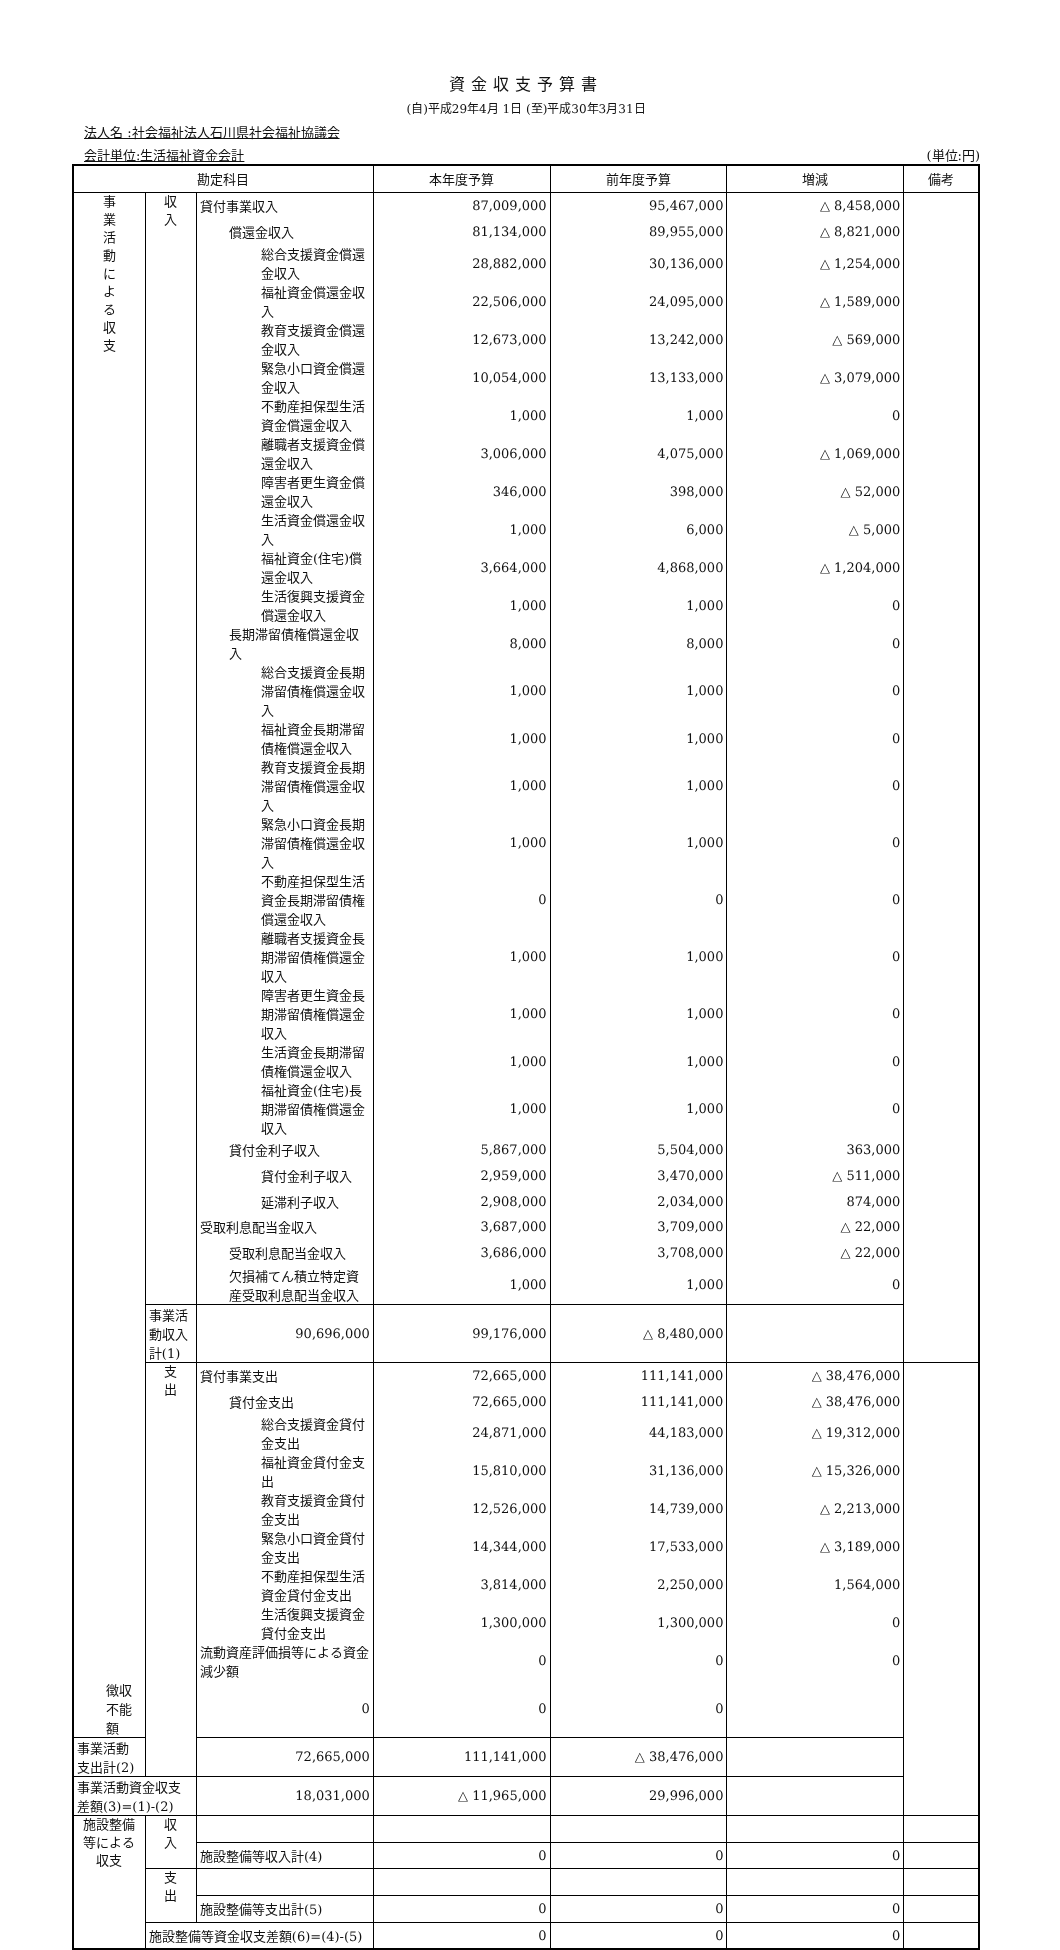資金収支予算書
(自)平成29年4月 1日 (至)平成30年3月31日
法人名 :社会福祉法人石川県社会福祉協議会
会計単位:生活福祉資金会計 (単位:円)
| 勘定科目 | | | 本年度予算 | 前年度予算 | 増減 | 備考 |
| --- | --- | --- | --- | --- | --- | --- |
| 事 業 活 動 に よ る 収 支 | 収 入 | 貸付事業収入 | 87,009,000 | 95,467,000 | △ 8,458,000 | |
| | | 償還金収入 | 81,134,000 | 89,955,000 | △ 8,821,000 | |
| | | 総合支援資金償還金収入 | 28,882,000 | 30,136,000 | △ 1,254,000 | |
| | | 福祉資金償還金収入 | 22,506,000 | 24,095,000 | △ 1,589,000 | |
| | | 教育支援資金償還金収入 | 12,673,000 | 13,242,000 | △ 569,000 | |
| | | 緊急小口資金償還金収入 | 10,054,000 | 13,133,000 | △ 3,079,000 | |
| | | 不動産担保型生活資金償還金収入 | 1,000 | 1,000 | 0 | |
| | | 離職者支援資金償還金収入 | 3,006,000 | 4,075,000 | △ 1,069,000 | |
| | | 障害者更生資金償還金収入 | 346,000 | 398,000 | △ 52,000 | |
| | | 生活資金償還金収入 | 1,000 | 6,000 | △ 5,000 | |
| | | 福祉資金(住宅)償還金収入 | 3,664,000 | 4,868,000 | △ 1,204,000 | |
| | | 生活復興支援資金償還金収入 | 1,000 | 1,000 | 0 | |
| | | 長期滞留債権償還金収入 | 8,000 | 8,000 | 0 | |
| | | 総合支援資金長期滞留債権償還金収入 | 1,000 | 1,000 | 0 | |
| | | 福祉資金長期滞留債権償還金収入 | 1,000 | 1,000 | 0 | |
| | | 教育支援資金長期滞留債権償還金収入 | 1,000 | 1,000 | 0 | |
| | | 緊急小口資金長期滞留債権償還金収入 | 1,000 | 1,000 | 0 | |
| | | 不動産担保型生活資金長期滞留債権償還金収入 | 0 | 0 | 0 | |
| | | 離職者支援資金長期滞留債権償還金収入 | 1,000 | 1,000 | 0 | |
| | | 障害者更生資金長期滞留債権償還金収入 | 1,000 | 1,000 | 0 | |
| | | 生活資金長期滞留債権償還金収入 | 1,000 | 1,000 | 0 | |
| | | 福祉資金(住宅)長期滞留債権償還金収入 | 1,000 | 1,000 | 0 | |
| | | 貸付金利子収入 | 5,867,000 | 5,504,000 | 363,000 | |
| | | 貸付金利子収入 | 2,959,000 | 3,470,000 | △ 511,000 | |
| | | 延滞利子収入 | 2,908,000 | 2,034,000 | 874,000 | |
| | | 受取利息配当金収入 | 3,687,000 | 3,709,000 | △ 22,000 | |
| | | 受取利息配当金収入 | 3,686,000 | 3,708,000 | △ 22,000 | |
| | | 欠損補てん積立特定資産受取利息配当金収入 | 1,000 | 1,000 | 0 | |
| | | 事業活動収入計(1) | 90,696,000 | 99,176,000 | △ 8,480,000 | |
| | 支 出 | 貸付事業支出 | 72,665,000 | 111,141,000 | △ 38,476,000 | |
| | | 貸付金支出 | 72,665,000 | 111,141,000 | △ 38,476,000 | |
| | | 総合支援資金貸付金支出 | 24,871,000 | 44,183,000 | △ 19,312,000 | |
| | | 福祉資金貸付金支出 | 15,810,000 | 31,136,000 | △ 15,326,000 | |
| | | 教育支援資金貸付金支出 | 12,526,000 | 14,739,000 | △ 2,213,000 | |
| | | 緊急小口資金貸付金支出 | 14,344,000 | 17,533,000 | △ 3,189,000 | |
| | | 不動産担保型生活資金貸付金支出 | 3,814,000 | 2,250,000 | 1,564,000 | |
| | | 生活復興支援資金貸付金支出 | 1,300,000 | 1,300,000 | 0 | |
| | | 流動資産評価損等による資金減少額 | 0 | 0 | 0 | |
| 徴収不能額 | | 0 | 0 | 0 | | |
| 事業活動支出計(2) | | 72,665,000 | 111,141,000 | △ 38,476,000 | | |
| 事業活動資金収支差額(3)=(1)-(2) | | 18,031,000 | △ 11,965,000 | 29,996,000 | | |
| 施設整備等による収支 | 収 入 | | | | | |
| | | 施設整備等収入計(4) | 0 | 0 | 0 | |
| | 支 出 | | | | | |
| | | 施設整備等支出計(5) | 0 | 0 | 0 | |
| | 施設整備等資金収支差額(6)=(4)-(5) | | 0 | 0 | 0 | |